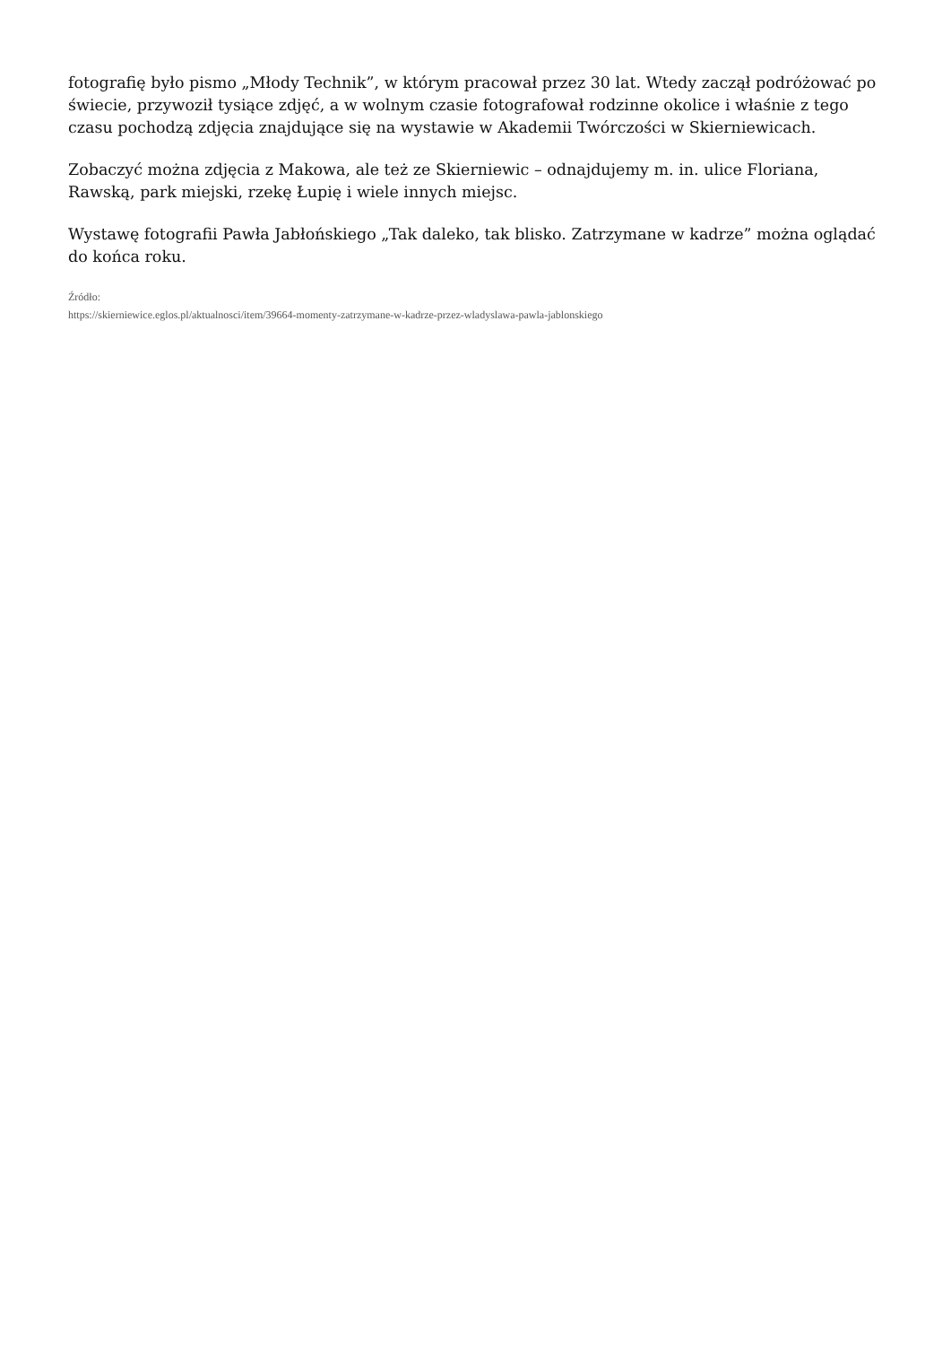fotografię było pismo „Młody Technik”, w którym pracował przez 30 lat. Wtedy zaczął podróżować po świecie, przywoził tysiące zdjęć, a w wolnym czasie fotografował rodzinne okolice i właśnie z tego czasu pochodzą zdjęcia znajdujące się na wystawie w Akademii Twórczości w Skierniewicach.
Zobaczyć można zdjęcia z Makowa, ale też ze Skierniewic – odnajdujemy m. in. ulice Floriana, Rawską, park miejski, rzekę Łupię i wiele innych miejsc.
Wystawę fotografii Pawła Jabłońskiego „Tak daleko, tak blisko. Zatrzymane w kadrze” można oglądać do końca roku.
Źródło:
https://skierniewice.eglos.pl/aktualnosci/item/39664-momenty-zatrzymane-w-kadrze-przez-wladyslawa-pawla-jablonskiego